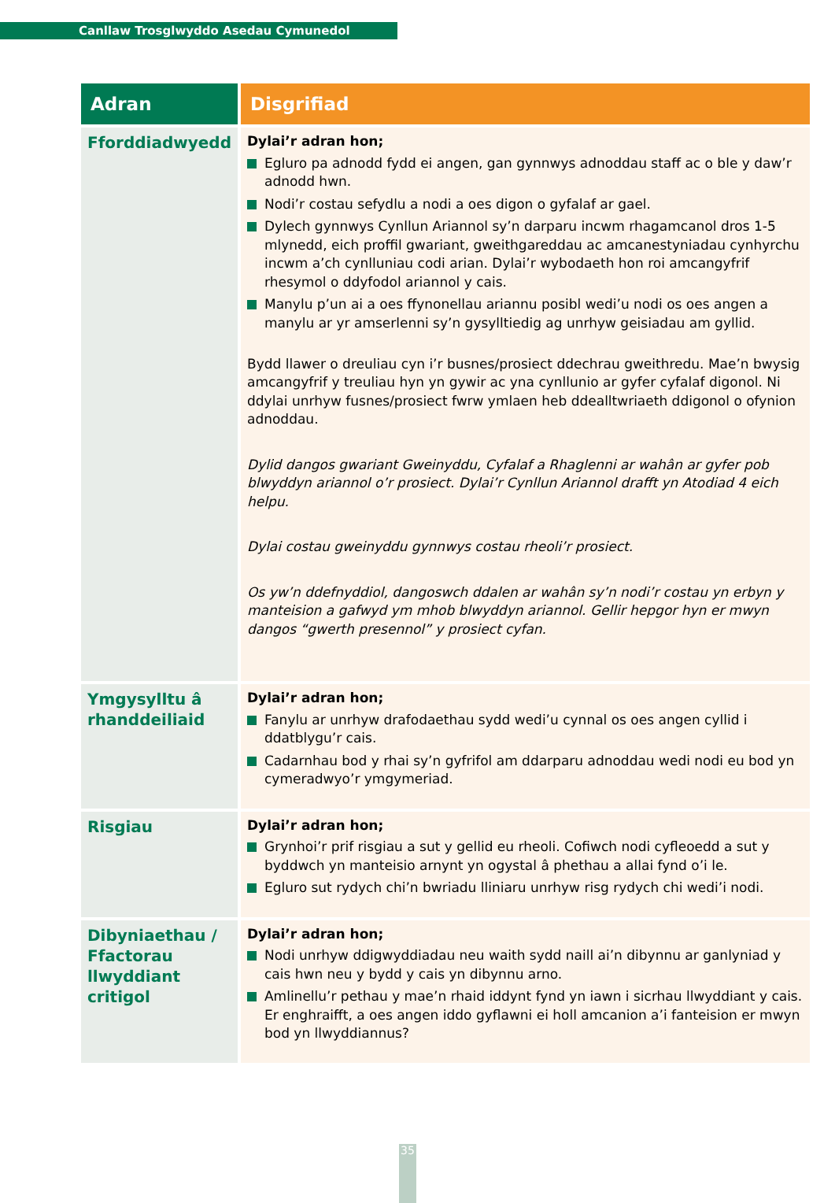Canllaw Trosglwyddo Asedau Cymunedol
| Adran | Disgrifiad |
| --- | --- |
| Fforddiadwyedd | Dylai’r adran hon; Egluro pa adnodd fydd ei angen, gan gynnwys adnoddau staff ac o ble y daw’r adnodd hwn. Nodi’r costau sefydlu a nodi a oes digon o gyfalaf ar gael. Dylech gynnwys Cynllun Ariannol sy’n darparu incwm rhagamcanol dros 1-5 mlynedd, eich proffil gwariant, gweithgareddau ac amcanestyniadau cynhyrchu incwm a’ch cynlluniau codi arian. Dylai’r wybodaeth hon roi amcangyfrif rhesymol o ddyfodol ariannol y cais. Manylu p’un ai a oes ffynonellau ariannu posibl wedi’u nodi os oes angen a manylu ar yr amserlenni sy’n gysylltiedig ag unrhyw geisiadau am gyllid. Bydd llawer o dreuliau cyn i’r busnes/prosiect ddechrau gweithredu. Mae’n bwysig amcangyfrif y treuliau hyn yn gywir ac yna cynllunio ar gyfer cyfalaf digonol. Ni ddylai unrhyw fusnes/prosiect fwrw ymlaen heb ddealltwriaeth ddigonol o ofynion adnoddau. Dylid dangos gwariant Gweinyddu, Cyfalaf a Rhaglenni ar wahân ar gyfer pob blwyddyn ariannol o’r prosiect. Dylai’r Cynllun Ariannol drafft yn Atodiad 4 eich helpu. Dylai costau gweinyddu gynnwys costau rheoli’r prosiect. Os yw’n ddefnyddiol, dangoswch ddalen ar wahân sy’n nodi’r costau yn erbyn y manteision a gafwyd ym mhob blwyddyn ariannol. Gellir hepgor hyn er mwyn dangos “gwerth presennol” y prosiect cyfan. |
| Ymgysylltu â rhanddeiliaid | Dylai’r adran hon; Fanylu ar unrhyw drafodaethau sydd wedi’u cynnal os oes angen cyllid i ddatblygu’r cais. Cadarnhau bod y rhai sy’n gyfrifol am ddarparu adnoddau wedi nodi eu bod yn cymeradwyo’r ymgymeriad. |
| Risgiau | Dylai’r adran hon; Grynhoi’r prif risgiau a sut y gellid eu rheoli. Cofiwch nodi cyfleoedd a sut y byddwch yn manteisio arnynt yn ogystal â phethau a allai fynd o’i le. Egluro sut rydych chi’n bwriadu lliniaru unrhyw risg rydych chi wedi’i nodi. |
| Dibyniaethau / Ffactorau llwyddiant critigol | Dylai’r adran hon; Nodi unrhyw ddigwyddiadau neu waith sydd naill ai’n dibynnu ar ganlyniad y cais hwn neu y bydd y cais yn dibynnu arno. Amlinellu’r pethau y mae’n rhaid iddynt fynd yn iawn i sicrhau llwyddiant y cais. Er enghraifft, a oes angen iddo gyflawni ei holl amcanion a’i fanteision er mwyn bod yn llwyddiannus? |
35